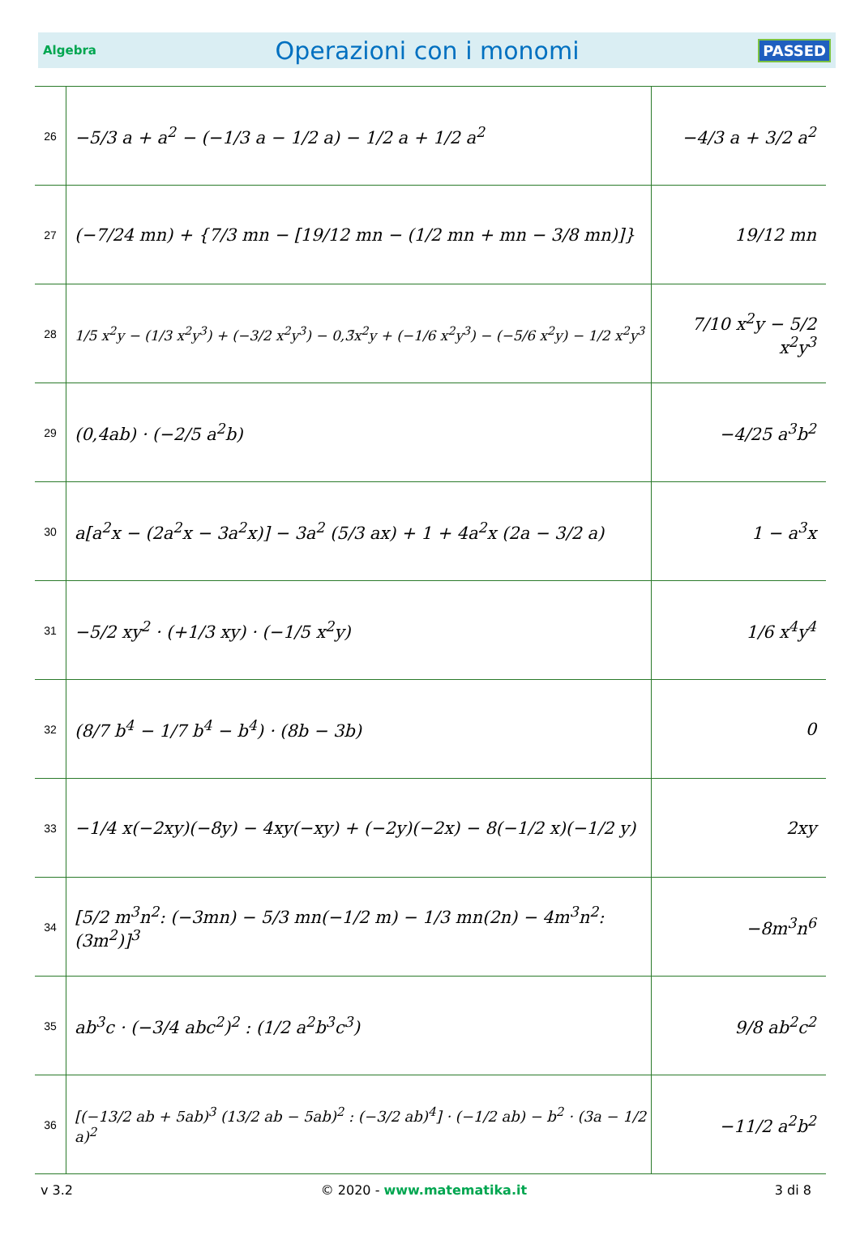Algebra Operazioni con i monomi PASSED
| 26 | −5/3 a + a<sup>2</sup> − (−1/3 a − 1/2 a) − 1/2 a + 1/2 a<sup>2</sup> | −4/3 a + 3/2 a<sup>2</sup> |
| 27 | (−7/24 mn) + {7/3 mn − [19/12 mn − (1/2 mn + mn − 3/8 mn)]} | 19/12 mn |
| 28 | 1/5 x<sup>2</sup>y − (1/3 x<sup>2</sup>y<sup>3</sup>) + (−3/2 x<sup>2</sup>y<sup>3</sup>) − 0,3̄x<sup>2</sup>y + (−1/6 x<sup>2</sup>y<sup>3</sup>) − (−5/6 x<sup>2</sup>y) − 1/2 x<sup>2</sup>y<sup>3</sup> | 7/10 x<sup>2</sup>y − 5/2 x<sup>2</sup>y<sup>3</sup> |
| 29 | (0,4ab) · (−2/5 a<sup>2</sup>b) | −4/25 a<sup>3</sup>b<sup>2</sup> |
| 30 | a[a<sup>2</sup>x − (2a<sup>2</sup>x − 3a<sup>2</sup>x)] − 3a<sup>2</sup> (5/3 ax) + 1 + 4a<sup>2</sup>x (2a − 3/2 a) | 1 − a<sup>3</sup>x |
| 31 | −5/2 xy<sup>2</sup> · (+1/3 xy) · (−1/5 x<sup>2</sup>y) | 1/6 x<sup>4</sup>y<sup>4</sup> |
| 32 | (8/7 b<sup>4</sup> − 1/7 b<sup>4</sup> − b<sup>4</sup>) · (8b − 3b) | 0 |
| 33 | −1/4 x(−2xy)(−8y) − 4xy(−xy) + (−2y)(−2x) − 8(−1/2 x)(−1/2 y) | 2xy |
| 34 | [5/2 m<sup>3</sup>n<sup>2</sup>: (−3mn) − 5/3 mn(−1/2 m) − 1/3 mn(2n) − 4m<sup>3</sup>n<sup>2</sup>: (3m<sup>2</sup>)]<sup>3</sup> | −8m<sup>3</sup>n<sup>6</sup> |
| 35 | ab<sup>3</sup>c · (−3/4 abc<sup>2</sup>)<sup>2</sup> : (1/2 a<sup>2</sup>b<sup>3</sup>c<sup>3</sup>) | 9/8 ab<sup>2</sup>c<sup>2</sup> |
| 36 | [(−13/2 ab + 5ab)<sup>3</sup> (13/2 ab − 5ab)<sup>2</sup> : (−3/2 ab)<sup>4</sup>] · (−1/2 ab) − b<sup>2</sup> · (3a − 1/2 a)<sup>2</sup> | −11/2 a<sup>2</sup>b<sup>2</sup> |
v 3.2 © 2020 - www.matematika.it 3 di 8